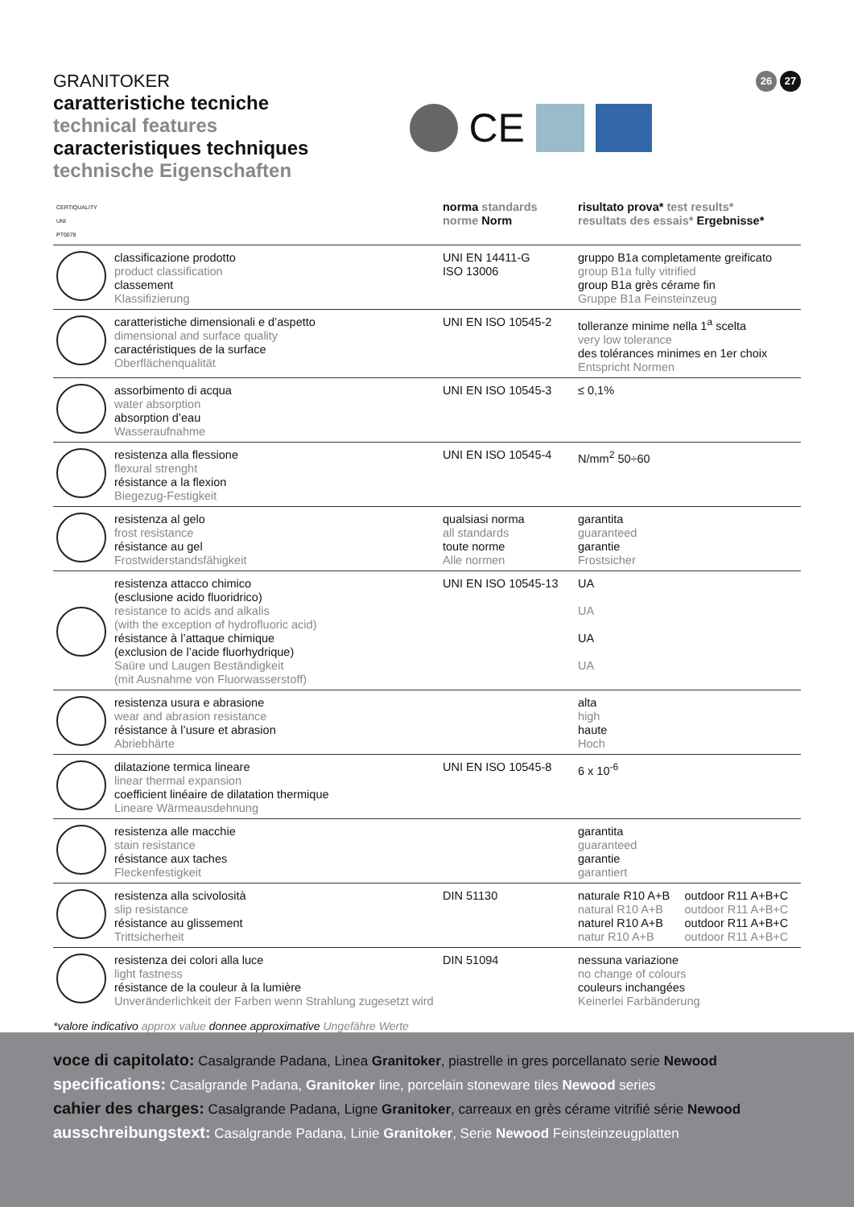GRANITOKER
caratteristiche tecniche
technical features
caracteristiques techniques
technische Eigenschaften
CE
26 27
| CERTIQUALITY UNI PT0078 | | norma standards norme Norm | risultato prova* test results* resultats des essais* Ergebnisse* | |
| --- | --- | --- | --- | --- |
| | classificazione prodotto product classification classement Klassifizierung | UNI EN 14411-G ISO 13006 | gruppo B1a completamente greificato group B1a fully vitrified group B1a grès cérame fin Gruppe B1a Feinsteinzeug | |
| | caratteristiche dimensionali e d’aspetto dimensional and surface quality caractéristiques de la surface Oberflächenqualität | UNI EN ISO 10545-2 | tolleranze minime nella 1<sup>a</sup> scelta very low tolerance des tolérances minimes en 1er choix Entspricht Normen | |
| | assorbimento di acqua water absorption absorption d’eau Wasseraufnahme | UNI EN ISO 10545-3 | ≤ 0,1% | |
| | resistenza alla flessione flexural strenght résistance a la flexion Biegezug-Festigkeit | UNI EN ISO 10545-4 | N/mm<sup>2</sup> 50÷60 | |
| | resistenza al gelo frost resistance résistance au gel Frostwiderstandsfähigkeit | qualsiasi norma all standards toute norme Alle normen | garantita guaranteed garantie Frostsicher | |
| | resistenza attacco chimico (esclusione acido fluoridrico) resistance to acids and alkalis (with the exception of hydrofluoric acid) résistance à l’attaque chimique (exclusion de l’acide fluorhydrique) Saüre und Laugen Beständigkeit (mit Ausnahme von Fluorwasserstoff) | UNI EN ISO 10545-13 | UA UA UA UA | |
| | resistenza usura e abrasione wear and abrasion resistance résistance à l’usure et abrasion Abriebhärte | | alta high haute Hoch | |
| | dilatazione termica lineare linear thermal expansion coefficient linéaire de dilatation thermique Lineare Wärmeausdehnung | UNI EN ISO 10545-8 | 6 x 10<sup>-6</sup> | |
| | resistenza alle macchie stain resistance résistance aux taches Fleckenfestigkeit | | garantita guaranteed garantie garantiert | |
| | resistenza alla scivolosità slip resistance résistance au glissement Trittsicherheit | DIN 51130 | naturale R10 A+B natural R10 A+B naturel R10 A+B natur R10 A+B | outdoor R11 A+B+C outdoor R11 A+B+C outdoor R11 A+B+C outdoor R11 A+B+C |
| | resistenza dei colori alla luce light fastness résistance de la couleur à la lumière Unveränderlichkeit der Farben wenn Strahlung zugesetzt wird | DIN 51094 | nessuna variazione no change of colours couleurs inchangées Keinerlei Farbänderung | |
*valore indicativo approx value donnee approximative Ungefähre Werte
voce di capitolato: Casalgrande Padana, Linea Granitoker, piastrelle in gres porcellanato serie Newood
specifications: Casalgrande Padana, Granitoker line, porcelain stoneware tiles Newood series
cahier des charges: Casalgrande Padana, Ligne Granitoker, carreaux en grès cérame vitrifié série Newood
ausschreibungstext: Casalgrande Padana, Linie Granitoker, Serie Newood Feinsteinzeugplatten